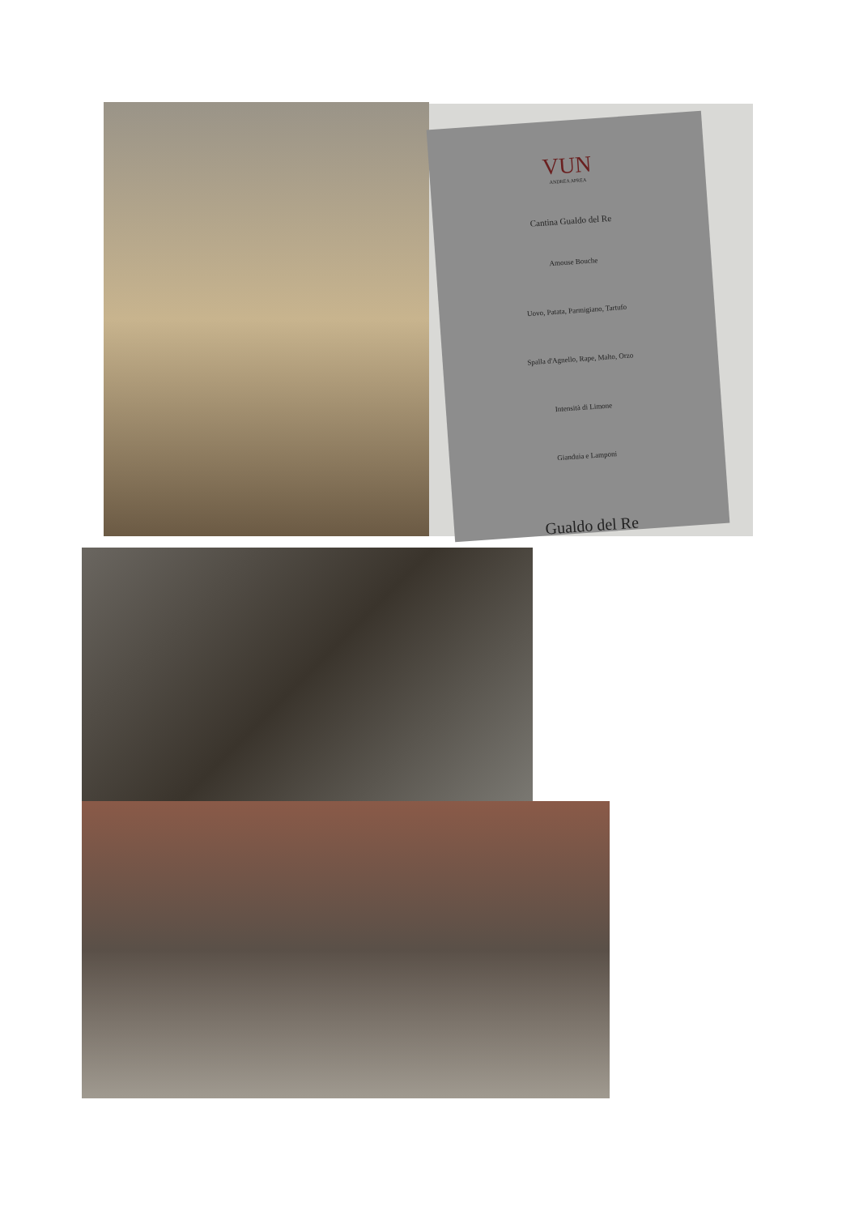VUN
ANDREA APREA
Cantina Gualdo del Re
Amouse Bouche
Uovo, Patata, Parmigiano, Tartufo
Spalla d'Agnello, Rape, Malto, Orzo
Intensità di Limone
Gianduia e Lamponi
Gualdo del Re